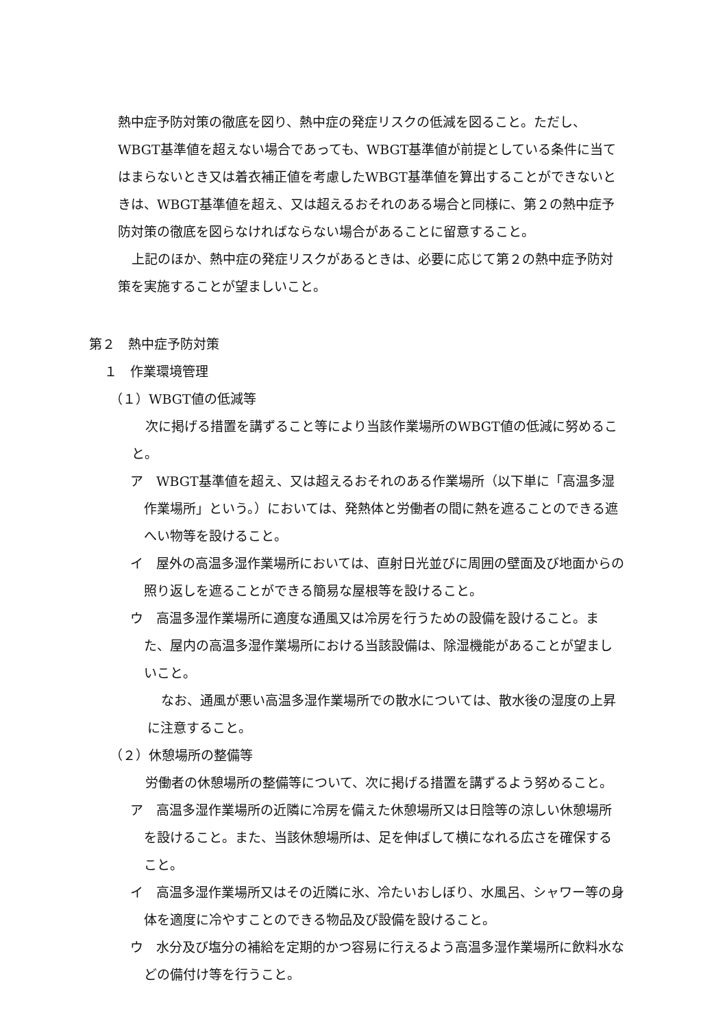熱中症予防対策の徹底を図り、熱中症の発症リスクの低減を図ること。ただし、WBGT基準値を超えない場合であっても、WBGT基準値が前提としている条件に当てはまらないとき又は着衣補正値を考慮したWBGT基準値を算出することができないときは、WBGT基準値を超え、又は超えるおそれのある場合と同様に、第２の熱中症予防対策の徹底を図らなければならない場合があることに留意すること。
上記のほか、熱中症の発症リスクがあるときは、必要に応じて第２の熱中症予防対策を実施することが望ましいこと。
第２　熱中症予防対策
１　作業環境管理
（１）WBGT値の低減等
次に掲げる措置を講ずること等により当該作業場所のWBGT値の低減に努めること。
ア　WBGT基準値を超え、又は超えるおそれのある作業場所（以下単に「高温多湿作業場所」という。）においては、発熱体と労働者の間に熱を遮ることのできる遮へい物等を設けること。
イ　屋外の高温多湿作業場所においては、直射日光並びに周囲の壁面及び地面からの照り返しを遮ることができる簡易な屋根等を設けること。
ウ　高温多湿作業場所に適度な通風又は冷房を行うための設備を設けること。また、屋内の高温多湿作業場所における当該設備は、除湿機能があることが望ましいこと。
なお、通風が悪い高温多湿作業場所での散水については、散水後の湿度の上昇に注意すること。
（２）休憩場所の整備等
労働者の休憩場所の整備等について、次に掲げる措置を講ずるよう努めること。
ア　高温多湿作業場所の近隣に冷房を備えた休憩場所又は日陰等の涼しい休憩場所を設けること。また、当該休憩場所は、足を伸ばして横になれる広さを確保すること。
イ　高温多湿作業場所又はその近隣に氷、冷たいおしぼり、水風呂、シャワー等の身体を適度に冷やすことのできる物品及び設備を設けること。
ウ　水分及び塩分の補給を定期的かつ容易に行えるよう高温多湿作業場所に飲料水などの備付け等を行うこと。